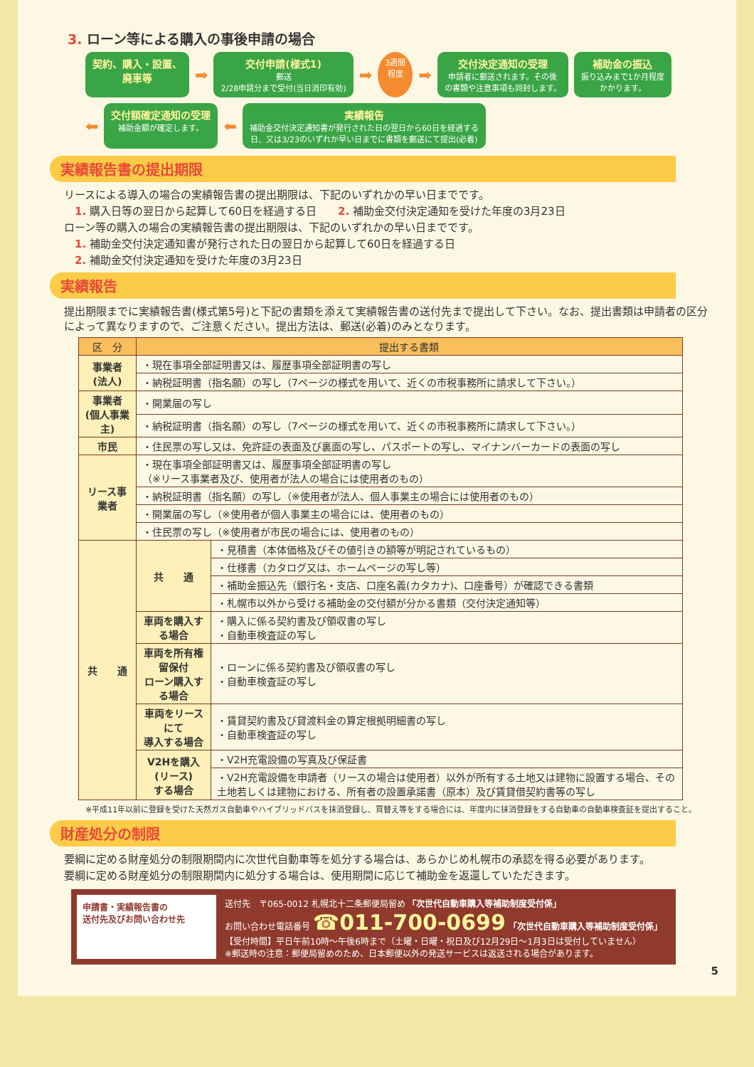3. ローン等による購入の事後申請の場合
契約、購入・設置、
廃車等
➡
交付申請(様式1)
郵送
2/28申請分まで受付(当日消印有効)
➡
3週間
程度
➡
交付決定通知の受理
申請者に郵送されます。その後
の書類や注意事項も同封します。
補助金の振込
振り込みまで1か月程度
かかります。
⬅
交付額確定通知の受理
補助金額が確定します。
⬅
実績報告
補助金交付決定通知書が発行された日の翌日から60日を経過する
日、又は3/23のいずれか早い日までに書類を郵送にて提出(必着)
実績報告書の提出期限
リースによる導入の場合の実績報告書の提出期限は、下記のいずれかの早い日までです。
　1. 購入日等の翌日から起算して60日を経過する日　　2. 補助金交付決定通知を受けた年度の3月23日
ローン等の購入の場合の実績報告書の提出期限は、下記のいずれかの早い日までです。
　1. 補助金交付決定通知書が発行された日の翌日から起算して60日を経過する日
　2. 補助金交付決定通知を受けた年度の3月23日
実績報告
提出期限までに実績報告書(様式第5号)と下記の書類を添えて実績報告書の送付先まで提出して下さい。なお、提出書類は申請者の区分によって異なりますので、ご注意ください。提出方法は、郵送(必着)のみとなります。
| 区 分 | 提出する書類 | |
| --- | --- | --- |
| 事業者 (法人) | ・現在事項全部証明書又は、履歴事項全部証明書の写し | |
| | ・納税証明書（指名願）の写し（7ページの様式を用いて、近くの市税事務所に請求して下さい。） | |
| 事業者 (個人事業主) | ・開業届の写し | |
| | ・納税証明書（指名願）の写し（7ページの様式を用いて、近くの市税事務所に請求して下さい。） | |
| 市民 | ・住民票の写し又は、免許証の表面及び裏面の写し、パスポートの写し、マイナンバーカードの表面の写し | |
| リース事業者 | ・現在事項全部証明書又は、履歴事項全部証明書の写し （※リース事業者及び、使用者が法人の場合には使用者のもの） | |
| | ・納税証明書（指名願）の写し（※使用者が法人、個人事業主の場合には使用者のもの） | |
| | ・開業届の写し（※使用者が個人事業主の場合には、使用者のもの） | |
| | ・住民票の写し（※使用者が市民の場合には、使用者のもの） | |
| 共 通 | 共 通 | ・見積書（本体価格及びその値引きの額等が明記されているもの） |
| | | ・仕様書（カタログ又は、ホームページの写し等） |
| | | ・補助金振込先（銀行名・支店、口座名義(カタカナ)、口座番号）が確認できる書類 |
| | | ・札幌市以外から受ける補助金の交付額が分かる書類（交付決定通知等） |
| | 車両を購入する場合 | ・購入に係る契約書及び領収書の写し ・自動車検査証の写し |
| | 車両を所有権留保付 ローン購入する場合 | ・ローンに係る契約書及び領収書の写し ・自動車検査証の写し |
| | 車両をリースにて 導入する場合 | ・賃貸契約書及び貸渡料金の算定根拠明細書の写し ・自動車検査証の写し |
| | V2Hを購入(リース) する場合 | ・V2H充電設備の写真及び保証書 |
| | | ・V2H充電設備を申請者（リースの場合は使用者）以外が所有する土地又は建物に設置する場合、その土地若しくは建物における、所有者の設置承諾書（原本）及び賃貸借契約書等の写し |
※平成11年以前に登録を受けた天然ガス自動車やハイブリッドバスを抹消登録し、買替え等をする場合には、年度内に抹消登録をする自動車の自動車検査証を提出すること。
財産処分の制限
要綱に定める財産処分の制限期間内に次世代自動車等を処分する場合は、あらかじめ札幌市の承認を得る必要があります。
要綱に定める財産処分の制限期間内に処分する場合は、使用期間に応じて補助金を返還していただきます。
申請書・実績報告書の
送付先及びお問い合わせ先
送付先　〒065-0012 札幌北十二条郵便局留め 「次世代自動車購入等補助制度受付係」
お問い合わせ電話番号 ☎011-700-0699 「次世代自動車購入等補助制度受付係」
【受付時間】平日午前10時～午後6時まで（土曜・日曜・祝日及び12月29日～1月3日は受付していません）
※郵送時の注意：郵便局留めのため、日本郵便以外の発送サービスは返送される場合があります。
5